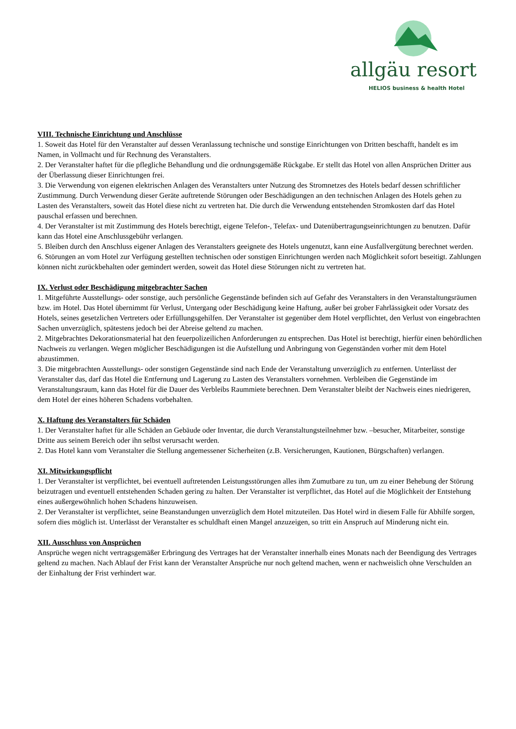allgäu resort
HELIOS business & health Hotel
VIII. Technische Einrichtung und Anschlüsse
1. Soweit das Hotel für den Veranstalter auf dessen Veranlassung technische und sonstige Einrichtungen von Dritten beschafft, handelt es im Namen, in Vollmacht und für Rechnung des Veranstalters.
2. Der Veranstalter haftet für die pflegliche Behandlung und die ordnungsgemäße Rückgabe. Er stellt das Hotel von allen Ansprüchen Dritter aus der Überlassung dieser Einrichtungen frei.
3. Die Verwendung von eigenen elektrischen Anlagen des Veranstalters unter Nutzung des Stromnetzes des Hotels bedarf dessen schriftlicher Zustimmung. Durch Verwendung dieser Geräte auftretende Störungen oder Beschädigungen an den technischen Anlagen des Hotels gehen zu Lasten des Veranstalters, soweit das Hotel diese nicht zu vertreten hat. Die durch die Verwendung entstehenden Stromkosten darf das Hotel pauschal erfassen und berechnen.
4. Der Veranstalter ist mit Zustimmung des Hotels berechtigt, eigene Telefon-, Telefax- und Datenübertragungseinrichtungen zu benutzen. Dafür kann das Hotel eine Anschlussgebühr verlangen.
5. Bleiben durch den Anschluss eigener Anlagen des Veranstalters geeignete des Hotels ungenutzt, kann eine Ausfallvergütung berechnet werden.
6. Störungen an vom Hotel zur Verfügung gestellten technischen oder sonstigen Einrichtungen werden nach Möglichkeit sofort beseitigt. Zahlungen können nicht zurückbehalten oder gemindert werden, soweit das Hotel diese Störungen nicht zu vertreten hat.
IX. Verlust oder Beschädigung mitgebrachter Sachen
1. Mitgeführte Ausstellungs- oder sonstige, auch persönliche Gegenstände befinden sich auf Gefahr des Veranstalters in den Veranstaltungsräumen bzw. im Hotel. Das Hotel übernimmt für Verlust, Untergang oder Beschädigung keine Haftung, außer bei grober Fahrlässigkeit oder Vorsatz des Hotels, seines gesetzlichen Vertreters oder Erfüllungsgehilfen. Der Veranstalter ist gegenüber dem Hotel verpflichtet, den Verlust von eingebrachten Sachen unverzüglich, spätestens jedoch bei der Abreise geltend zu machen.
2. Mitgebrachtes Dekorationsmaterial hat den feuerpolizeilichen Anforderungen zu entsprechen. Das Hotel ist berechtigt, hierfür einen behördlichen Nachweis zu verlangen. Wegen möglicher Beschädigungen ist die Aufstellung und Anbringung von Gegenständen vorher mit dem Hotel abzustimmen.
3. Die mitgebrachten Ausstellungs- oder sonstigen Gegenstände sind nach Ende der Veranstaltung unverzüglich zu entfernen. Unterlässt der Veranstalter das, darf das Hotel die Entfernung und Lagerung zu Lasten des Veranstalters vornehmen. Verbleiben die Gegenstände im Veranstaltungsraum, kann das Hotel für die Dauer des Verbleibs Raummiete berechnen. Dem Veranstalter bleibt der Nachweis eines niedrigeren, dem Hotel der eines höheren Schadens vorbehalten.
X. Haftung des Veranstalters für Schäden
1. Der Veranstalter haftet für alle Schäden an Gebäude oder Inventar, die durch Veranstaltungsteilnehmer bzw. –besucher, Mitarbeiter, sonstige Dritte aus seinem Bereich oder ihn selbst verursacht werden.
2. Das Hotel kann vom Veranstalter die Stellung angemessener Sicherheiten (z.B. Versicherungen, Kautionen, Bürgschaften) verlangen.
XI. Mitwirkungspflicht
1. Der Veranstalter ist verpflichtet, bei eventuell auftretenden Leistungsstörungen alles ihm Zumutbare zu tun, um zu einer Behebung der Störung beizutragen und eventuell entstehenden Schaden gering zu halten. Der Veranstalter ist verpflichtet, das Hotel auf die Möglichkeit der Entstehung eines außergewöhnlich hohen Schadens hinzuweisen.
2. Der Veranstalter ist verpflichtet, seine Beanstandungen unverzüglich dem Hotel mitzuteilen. Das Hotel wird in diesem Falle für Abhilfe sorgen, sofern dies möglich ist. Unterlässt der Veranstalter es schuldhaft einen Mangel anzuzeigen, so tritt ein Anspruch auf Minderung nicht ein.
XII. Ausschluss von Ansprüchen
Ansprüche wegen nicht vertragsgemäßer Erbringung des Vertrages hat der Veranstalter innerhalb eines Monats nach der Beendigung des Vertrages geltend zu machen. Nach Ablauf der Frist kann der Veranstalter Ansprüche nur noch geltend machen, wenn er nachweislich ohne Verschulden an der Einhaltung der Frist verhindert war.